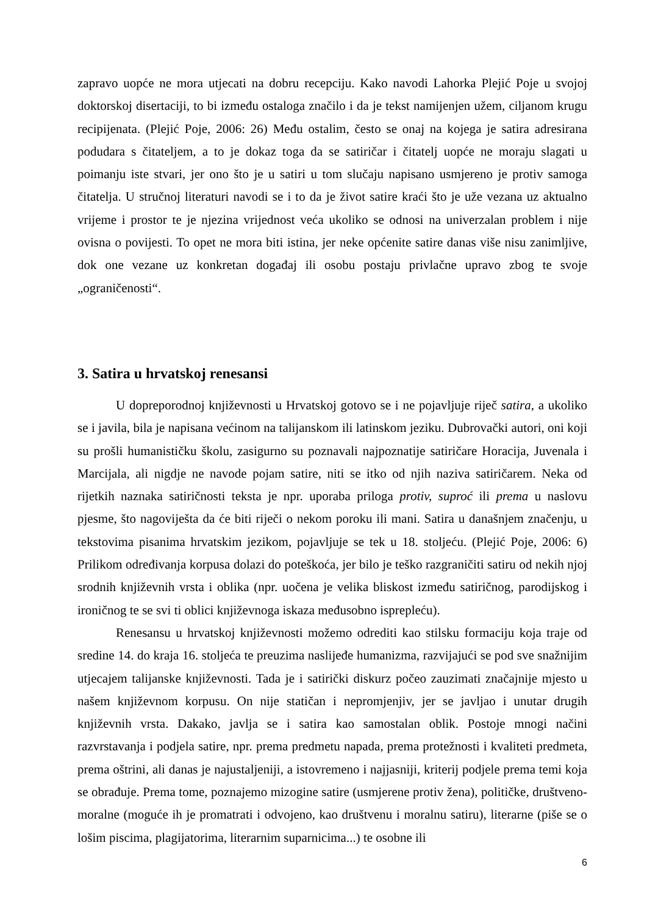zapravo uopće ne mora utjecati na dobru recepciju. Kako navodi Lahorka Plejić Poje u svojoj doktorskoj disertaciji, to bi između ostaloga značilo i da je tekst namijenjen užem, ciljanom krugu recipijenata. (Plejić Poje, 2006: 26) Među ostalim, često se onaj na kojega je satira adresirana podudara s čitateljem, a to je dokaz toga da se satiričar i čitatelj uopće ne moraju slagati u poimanju iste stvari, jer ono što je u satiri u tom slučaju napisano usmjereno je protiv samoga čitatelja. U stručnoj literaturi navodi se i to da je život satire kraći što je uže vezana uz aktualno vrijeme i prostor te je njezina vrijednost veća ukoliko se odnosi na univerzalan problem i nije ovisna o povijesti. To opet ne mora biti istina, jer neke općenite satire danas više nisu zanimljive, dok one vezane uz konkretan događaj ili osobu postaju privlačne upravo zbog te svoje „ograničenosti“.
3. Satira u hrvatskoj renesansi
U dopreporodnoj književnosti u Hrvatskoj gotovo se i ne pojavljuje riječ satira, a ukoliko se i javila, bila je napisana većinom na talijanskom ili latinskom jeziku. Dubrovački autori, oni koji su prošli humanističku školu, zasigurno su poznavali najpoznatije satiričare Horacija, Juvenala i Marcijala, ali nigdje ne navode pojam satire, niti se itko od njih naziva satiričarem. Neka od rijetkih naznaka satiričnosti teksta je npr. uporaba priloga protiv, suproć ili prema u naslovu pjesme, što nagoviješta da će biti riječi o nekom poroku ili mani. Satira u današnjem značenju, u tekstovima pisanima hrvatskim jezikom, pojavljuje se tek u 18. stoljeću. (Plejić Poje, 2006: 6) Prilikom određivanja korpusa dolazi do poteškoća, jer bilo je teško razgraničiti satiru od nekih njoj srodnih književnih vrsta i oblika (npr. uočena je velika bliskost između satiričnog, parodijskog i ironičnog te se svi ti oblici književnoga iskaza međusobno isprepleću).
Renesansu u hrvatskoj književnosti možemo odrediti kao stilsku formaciju koja traje od sredine 14. do kraja 16. stoljeća te preuzima naslijeđe humanizma, razvijajući se pod sve snažnijim utjecajem talijanske književnosti. Tada je i satirički diskurz počeo zauzimati značajnije mjesto u našem književnom korpusu. On nije statičan i nepromjenjiv, jer se javljao i unutar drugih književnih vrsta. Dakako, javlja se i satira kao samostalan oblik. Postoje mnogi načini razvrstavanja i podjela satire, npr. prema predmetu napada, prema protežnosti i kvaliteti predmeta, prema oštrini, ali danas je najustaljeniji, a istovremeno i najjasniji, kriterij podjele prema temi koja se obrađuje. Prema tome, poznajemo mizogine satire (usmjerene protiv žena), političke, društveno-moralne (moguće ih je promatrati i odvojeno, kao društvenu i moralnu satiru), literarne (piše se o lošim piscima, plagijatorima, literarnim suparnicima...) te osobne ili
6